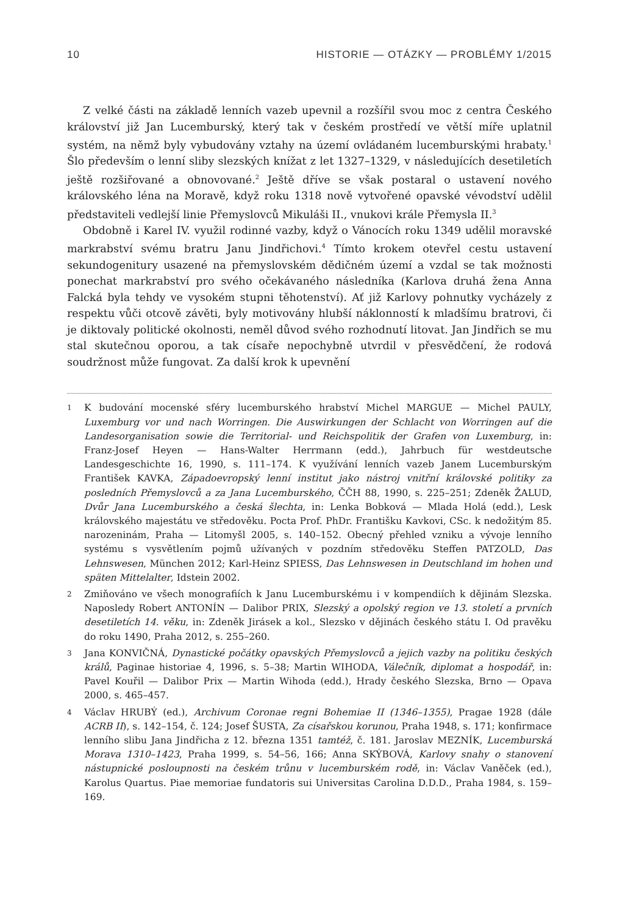10 HISTORIE — OTÁZKY — PROBLÉMY 1/2015
Z velké části na základě lenních vazeb upevnil a rozšířil svou moc z centra Českého království již Jan Lucemburský, který tak v českém prostředí ve větší míře uplatnil systém, na němž byly vybudovány vztahy na území ovládaném lucemburskými hrabaty.<sup>1</sup> Šlo především o lenní sliby slezských knížat z let 1327–1329, v následujících desetiletích ještě rozšiřované a obnovované.<sup>2</sup> Ještě dříve se však postaral o ustavení nového královského léna na Moravě, když roku 1318 nově vytvořené opavské vévodství udělil představiteli vedlejší linie Přemyslovců Mikuláši II., vnukovi krále Přemysla II.<sup>3</sup>
Obdobně i Karel IV. využil rodinné vazby, když o Vánocích roku 1349 udělil moravské markrabství svému bratru Janu Jindřichovi.<sup>4</sup> Tímto krokem otevřel cestu ustavení sekundogenitury usazené na přemyslovském dědičném území a vzdal se tak možnosti ponechat markrabství pro svého očekávaného následníka (Karlova druhá žena Anna Falcká byla tehdy ve vysokém stupni těhotenství). Ať již Karlovy pohnutky vycházely z respektu vůči otcově závěti, byly motivovány hlubší náklonností k mladšímu bratrovi, či je diktovaly politické okolnosti, neměl důvod svého rozhodnutí litovat. Jan Jindřich se mu stal skutečnou oporou, a tak císaře nepochybně utvrdil v přesvědčení, že rodová soudržnost může fungovat. Za další krok k upevnění
1 K budování mocenské sféry lucemburského hrabství Michel MARGUE — Michel PAULY, Luxemburg vor und nach Worringen. Die Auswirkungen der Schlacht von Worringen auf die Landesorganisation sowie die Territorial- und Reichspolitik der Grafen von Luxemburg, in: Franz-Josef Heyen — Hans-Walter Herrmann (edd.), Jahrbuch für westdeutsche Landesgeschichte 16, 1990, s. 111–174. K využívání lenních vazeb Janem Lucemburským František KAVKA, Západoevropský lenní institut jako nástroj vnitřní královské politiky za posledních Přemyslovců a za Jana Lucemburského, ČČH 88, 1990, s. 225–251; Zdeněk ŽALUD, Dvůr Jana Lucemburského a česká šlechta, in: Lenka Bobková — Mlada Holá (edd.), Lesk královského majestátu ve středověku. Pocta Prof. PhDr. Františku Kavkovi, CSc. k nedožitým 85. narozeninám, Praha — Litomyšl 2005, s. 140–152. Obecný přehled vzniku a vývoje lenního systému s vysvětlením pojmů užívaných v pozdním středověku Steffen PATZOLD, Das Lehnswesen, München 2012; Karl-Heinz SPIESS, Das Lehnswesen in Deutschland im hohen und späten Mittelalter, Idstein 2002.
2 Zmiňováno ve všech monografiích k Janu Lucemburskému i v kompendiích k dějinám Slezska. Naposledy Robert ANTONÍN — Dalibor PRIX, Slezský a opolský region ve 13. století a prvních desetiletích 14. věku, in: Zdeněk Jirásek a kol., Slezsko v dějinách českého státu I. Od pravěku do roku 1490, Praha 2012, s. 255–260.
3 Jana KONVIČNÁ, Dynastické počátky opavských Přemyslovců a jejich vazby na politiku českých králů, Paginae historiae 4, 1996, s. 5–38; Martin WIHODA, Válečník, diplomat a hospodář, in: Pavel Kouřil — Dalibor Prix — Martin Wihoda (edd.), Hrady českého Slezska, Brno — Opava 2000, s. 465–457.
4 Václav HRUBÝ (ed.), Archivum Coronae regni Bohemiae II (1346–1355), Pragae 1928 (dále ACRB II), s. 142–154, č. 124; Josef ŠUSTA, Za císařskou korunou, Praha 1948, s. 171; konfirmace lenního slibu Jana Jindřicha z 12. března 1351 tamtéž, č. 181. Jaroslav MEZNÍK, Lucemburská Morava 1310–1423, Praha 1999, s. 54–56, 166; Anna SKÝBOVÁ, Karlovy snahy o stanovení nástupnické posloupnosti na českém trůnu v lucemburském rodě, in: Václav Vaněček (ed.), Karolus Quartus. Piae memoriae fundatoris sui Universitas Carolina D.D.D., Praha 1984, s. 159–169.